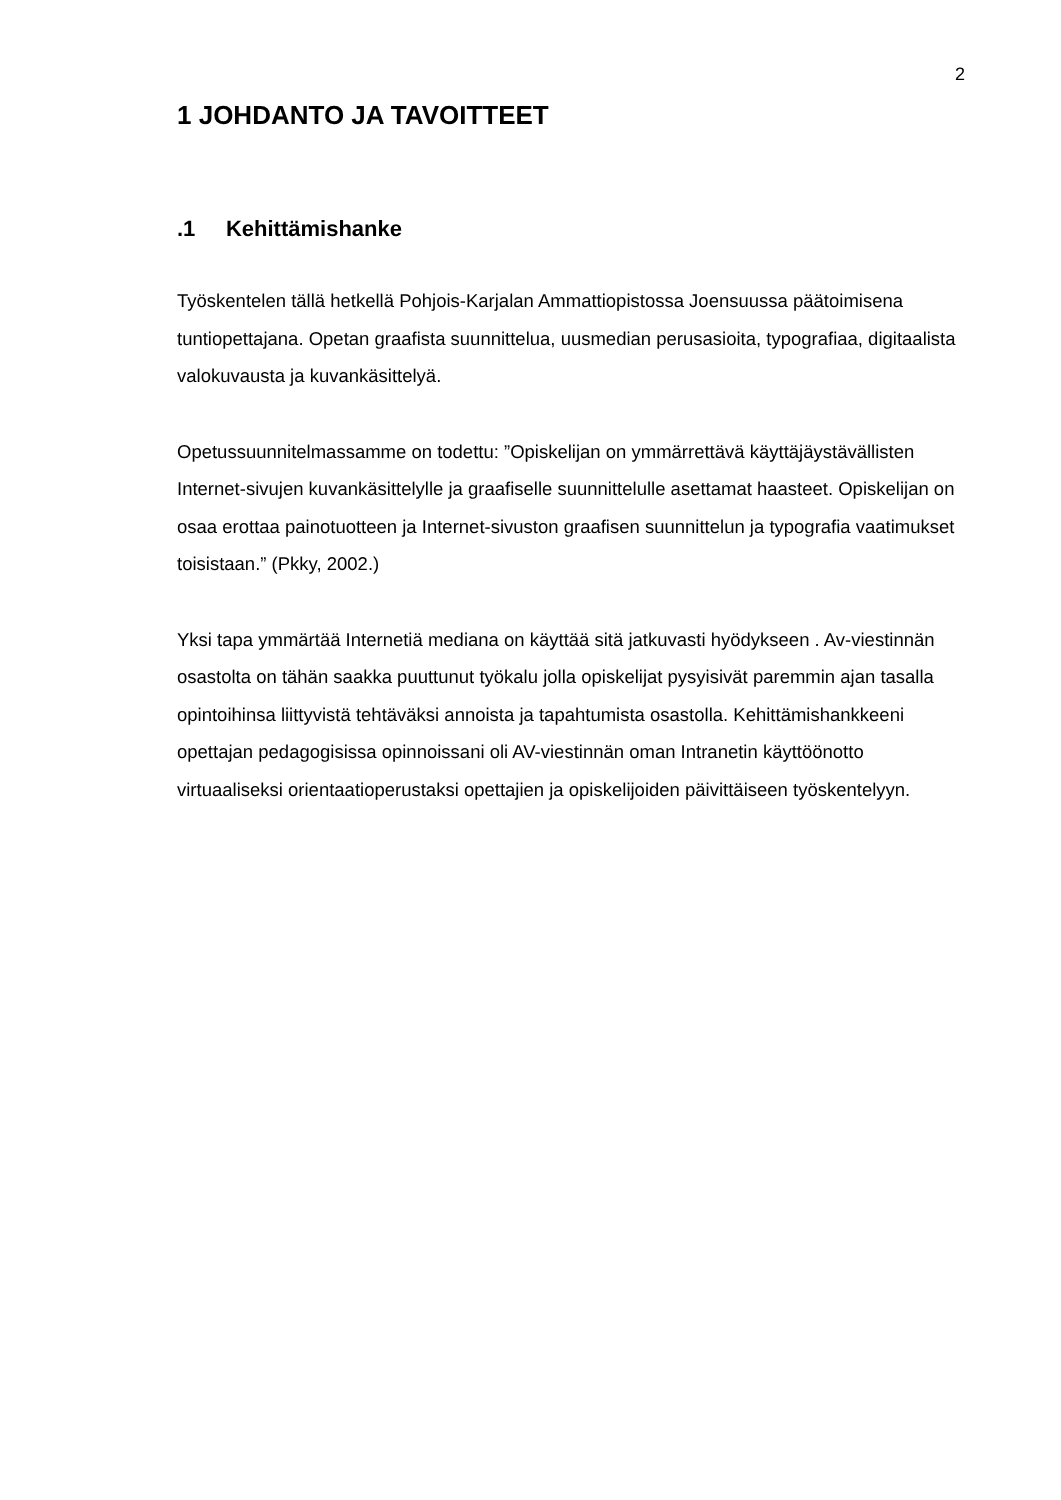2
1 JOHDANTO JA TAVOITTEET
.1 Kehittämishanke
Työskentelen tällä hetkellä Pohjois-Karjalan Ammattiopistossa Joensuussa päätoimisena tuntiopettajana. Opetan graafista suunnittelua, uusmedian perusasioita, typografiaa, digitaalista valokuvausta ja kuvankäsittelyä.
Opetussuunnitelmassamme on todettu: ”Opiskelijan on ymmärrettävä käyttäjäystävällisten Internet-sivujen kuvankäsittelylle ja graafiselle suunnittelulle asettamat haasteet. Opiskelijan on osaa erottaa painotuotteen ja Internet-sivuston graafisen suunnittelun ja typografia vaatimukset toisistaan.” (Pkky, 2002.)
Yksi tapa ymmärtää Internetiä mediana on käyttää sitä jatkuvasti hyödykseen . Av-viestinnän osastolta on tähän saakka puuttunut työkalu jolla opiskelijat pysyisivät paremmin ajan tasalla opintoihinsa liittyvistä tehtäväksi annoista ja tapahtumista osastolla. Kehittämishankkeeni opettajan pedagogisissa opinnoissani oli AV-viestinnän oman Intranetin käyttöönotto virtuaaliseksi orientaatioperustaksi opettajien ja opiskelijoiden päivittäiseen työskentelyyn.